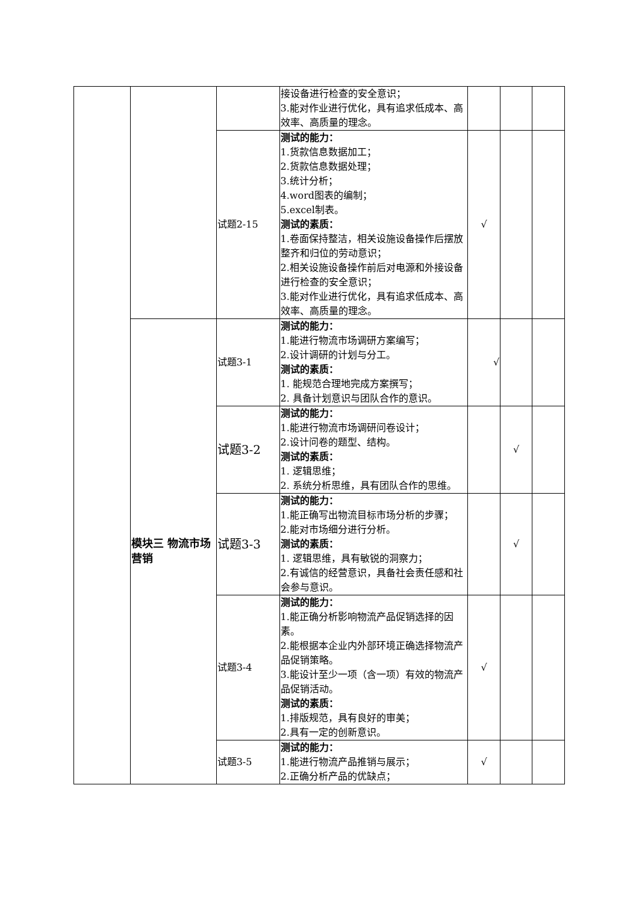| | | | 接设备进行检查的安全意识； 3.能对作业进行优化，具有追求低成本、高效率、高质量的理念。 | | | |
| | | 试题2-15 | 测试的能力： 1.货款信息数据加工； 2.货款信息数据处理； 3.统计分析； 4.word图表的编制； 5.excel制表。 测试的素质： 1.卷面保持整洁，相关设施设备操作后摆放整齐和归位的劳动意识； 2.相关设施设备操作前后对电源和外接设备进行检查的安全意识； 3.能对作业进行优化，具有追求低成本、高效率、高质量的理念。 | √ | | |
| | 模块三 物流市场营销 | 试题3-1 | 测试的能力： 1.能进行物流市场调研方案编写； 2.设计调研的计划与分工。 测试的素质： 1. 能规范合理地完成方案撰写； 2. 具备计划意识与团队合作的意识。 | √ | | |
| | | 试题3-2 | 测试的能力： 1.能进行物流市场调研问卷设计； 2.设计问卷的题型、结构。 测试的素质： 1. 逻辑思维； 2. 系统分析思维，具有团队合作的思维。 | | √ | |
| | | 试题3-3 | 测试的能力： 1.能正确写出物流目标市场分析的步骤； 2.能对市场细分进行分析。 测试的素质： 1. 逻辑思维，具有敏锐的洞察力； 2.有诚信的经营意识，具备社会责任感和社会参与意识。 | | √ | |
| | | 试题3-4 | 测试的能力： 1.能正确分析影响物流产品促销选择的因素。 2.能根据本企业内外部环境正确选择物流产品促销策略。 3.能设计至少一项（含一项）有效的物流产品促销活动。 测试的素质： 1.排版规范，具有良好的审美； 2.具有一定的创新意识。 | √ | | |
| | | 试题3-5 | 测试的能力： 1.能进行物流产品推销与展示； 2.正确分析产品的优缺点； | √ | | |